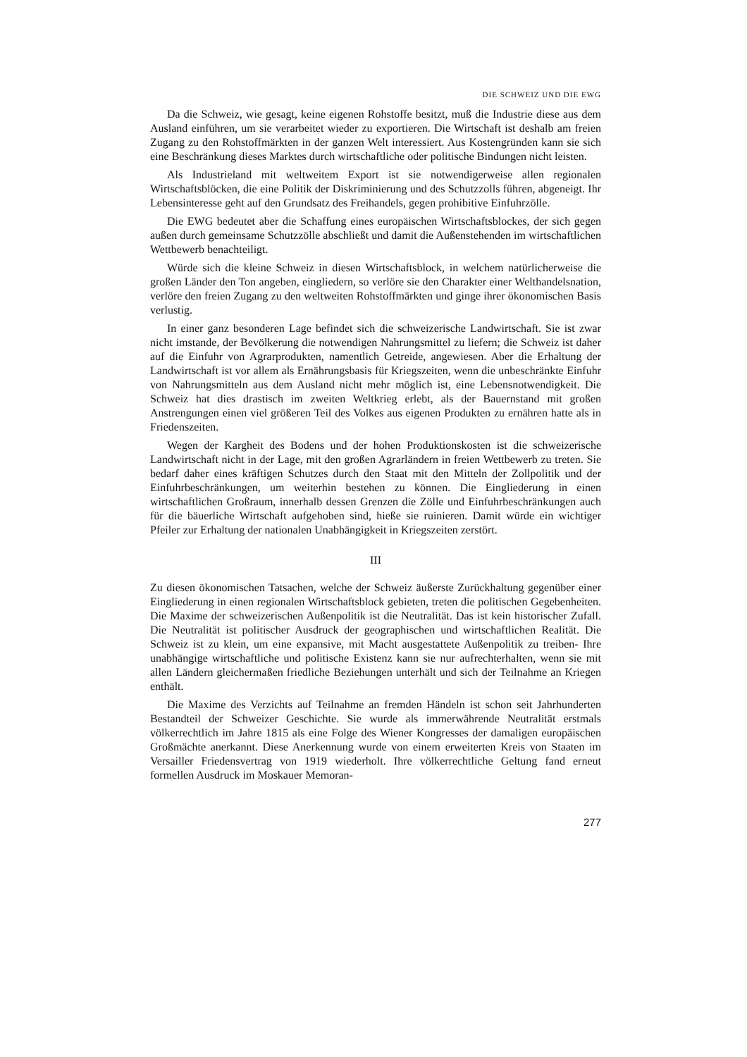DIE SCHWEIZ UND DIE EWG
Da die Schweiz, wie gesagt, keine eigenen Rohstoffe besitzt, muß die Industrie diese aus dem Ausland einführen, um sie verarbeitet wieder zu exportieren. Die Wirtschaft ist deshalb am freien Zugang zu den Rohstoffmärkten in der ganzen Welt interessiert. Aus Kostengründen kann sie sich eine Beschränkung dieses Marktes durch wirtschaftliche oder politische Bindungen nicht leisten.
Als Industrieland mit weltweitem Export ist sie notwendigerweise allen regionalen Wirtschaftsblöcken, die eine Politik der Diskriminierung und des Schutzzolls führen, abgeneigt. Ihr Lebensinteresse geht auf den Grundsatz des Freihandels, gegen prohibitive Einfuhrzölle.
Die EWG bedeutet aber die Schaffung eines europäischen Wirtschaftsblockes, der sich gegen außen durch gemeinsame Schutzzölle abschließt und damit die Außenstehenden im wirtschaftlichen Wettbewerb benachteiligt.
Würde sich die kleine Schweiz in diesen Wirtschaftsblock, in welchem natürlicherweise die großen Länder den Ton angeben, eingliedern, so verlöre sie den Charakter einer Welthandelsnation, verlöre den freien Zugang zu den weltweiten Rohstoffmärkten und ginge ihrer ökonomischen Basis verlustig.
In einer ganz besonderen Lage befindet sich die schweizerische Landwirtschaft. Sie ist zwar nicht imstande, der Bevölkerung die notwendigen Nahrungsmittel zu liefern; die Schweiz ist daher auf die Einfuhr von Agrarprodukten, namentlich Getreide, angewiesen. Aber die Erhaltung der Landwirtschaft ist vor allem als Ernährungsbasis für Kriegszeiten, wenn die unbeschränkte Einfuhr von Nahrungsmitteln aus dem Ausland nicht mehr möglich ist, eine Lebensnotwendigkeit. Die Schweiz hat dies drastisch im zweiten Weltkrieg erlebt, als der Bauernstand mit großen Anstrengungen einen viel größeren Teil des Volkes aus eigenen Produkten zu ernähren hatte als in Friedenszeiten.
Wegen der Kargheit des Bodens und der hohen Produktionskosten ist die schweizerische Landwirtschaft nicht in der Lage, mit den großen Agrarländern in freien Wettbewerb zu treten. Sie bedarf daher eines kräftigen Schutzes durch den Staat mit den Mitteln der Zollpolitik und der Einfuhrbeschränkungen, um weiterhin bestehen zu können. Die Eingliederung in einen wirtschaftlichen Großraum, innerhalb dessen Grenzen die Zölle und Einfuhrbeschränkungen auch für die bäuerliche Wirtschaft aufgehoben sind, hieße sie ruinieren. Damit würde ein wichtiger Pfeiler zur Erhaltung der nationalen Unabhängigkeit in Kriegszeiten zerstört.
III
Zu diesen ökonomischen Tatsachen, welche der Schweiz äußerste Zurückhaltung gegenüber einer Eingliederung in einen regionalen Wirtschaftsblock gebieten, treten die politischen Gegebenheiten. Die Maxime der schweizerischen Außenpolitik ist die Neutralität. Das ist kein historischer Zufall. Die Neutralität ist politischer Ausdruck der geographischen und wirtschaftlichen Realität. Die Schweiz ist zu klein, um eine expansive, mit Macht ausgestattete Außenpolitik zu treiben- Ihre unabhängige wirtschaftliche und politische Existenz kann sie nur aufrechterhalten, wenn sie mit allen Ländern gleichermaßen friedliche Beziehungen unterhält und sich der Teilnahme an Kriegen enthält.
Die Maxime des Verzichts auf Teilnahme an fremden Händeln ist schon seit Jahrhunderten Bestandteil der Schweizer Geschichte. Sie wurde als immerwährende Neutralität erstmals völkerrechtlich im Jahre 1815 als eine Folge des Wiener Kongresses der damaligen europäischen Großmächte anerkannt. Diese Anerkennung wurde von einem erweiterten Kreis von Staaten im Versailler Friedensvertrag von 1919 wiederholt. Ihre völkerrechtliche Geltung fand erneut formellen Ausdruck im Moskauer Memoran-
277